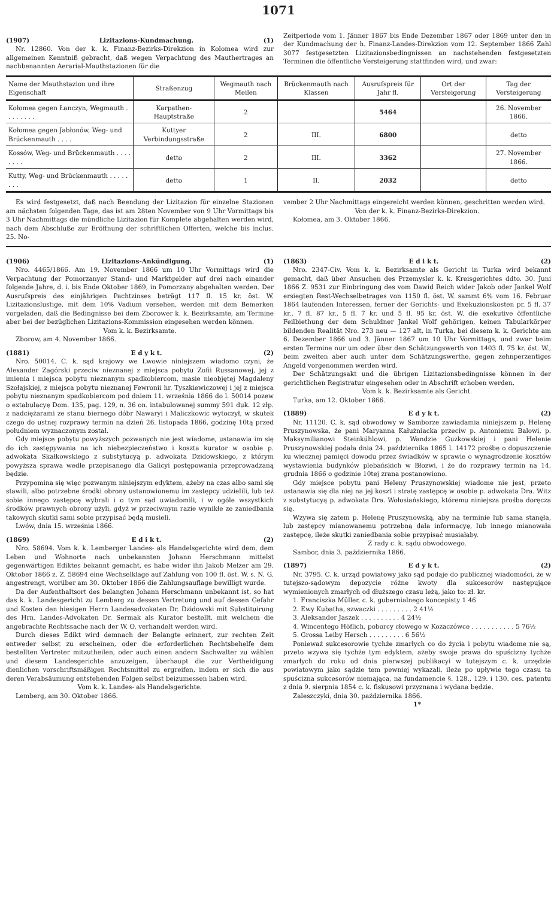1071
(1907) Lizitazions-Kundmachung. (1)
Nr. 12860. Von der k. k. Finanz-Bezirks-Direkzion in Kolomea wird zur allgemeinen Kenntniß gebracht, daß wegen Verpachtung des Mauthertrages an nachbenannten Aerarial-Mauthstazionen für die
Zeitperiode vom 1. Jänner 1867 bis Ende Dezember 1867 oder 1869 unter den in der Kundmachung der h. Finanz-Landes-Direkzion vom 12. September 1866 Zahl 3077 festgesetzten Lizitazionsbedingnissen an nachstehenden festgesetzten Terminen die öffentliche Versteigerung stattfinden wird, und zwar:
| Name der Mauthstazion und ihre Eigenschaft | Straßenzug | Wegmauth nach Meilen | Brückenmauth nach Klassen | Ausrufspreis für Jahr fl. | Ort der Versteigerung | Tag der Versteigerung |
| --- | --- | --- | --- | --- | --- | --- |
| Kołomea gegen Łanczyn, Wegmauth . . . . . . . . | Karpathen-Hauptstraße | 2 | | 5464 | | 26. November 1866. |
| Kołomea gegen Jabłonów, Weg- und Brückenmauth . . . . | Kuttyer Verbindungsstraße | 2 | III. | 6800 | | detto |
| Kossów, Weg- und Brückenmauth . . . . . . . . | detto | 2 | III. | 3362 | | 27. November 1866. |
| Kutty, Weg- und Brückenmauth . . . . . . . . | detto | 1 | II. | 2032 | | detto |
Es wird festgesetzt, daß nach Beendung der Lizitazion für einzelne Stazionen am nächsten folgenden Tage, das ist am 28ten November von 9 Uhr Vormittags bis 3 Uhr Nachmittags die mündliche Lizitazion für Komplete abgehalten werden wird, nach dem Abschluße zur Eröffnung der schriftlichen Offerten, welche bis inclus. 25. No-
vember 2 Uhr Nachmittags eingereicht werden können, geschritten werden wird.
Von der k. k. Finanz-Bezirks-Direkzion.
Kołomea, am 3. Oktober 1866.
(1906) Lizitazions-Ankündigung. (1)
Nro. 4465/1866. Am 19. November 1866 um 10 Uhr Vormittags wird die Verpachtung der Pomorzanyer Stand- und Marktgelder auf drei nach einander folgende Jahre, d. i. bis Ende Oktober 1869, in Pomorzany abgehalten werden. Der Ausrufspreis des einjährigen Pachtzinses beträgt 117 fl. 15 kr. öst. W. Lizitazionslustige, mit dem 10% Vadium versehen, werden mit dem Bemerken vorgeladen, daß die Bedingnisse bei dem Zborower k. k. Bezirksamte, am Termine aber bei der bezüglichen Lizitazions-Kommission eingesehen werden können.
Vom k. k. Bezirksamte.
Zborow, am 4. November 1866.
(1881) E d y k t. (2)
Nro. 50014. C. k. sąd krajowy we Lwowie niniejszem wiadomo czyni, że Alexander Zagórski przeciw nieznanej z miejsca pobytu Zofii Russanowej, jej z imienia i miejsca pobytu nieznanym spadkobiercom, masie nieobjętej Magdaleny Szołajskiej, z miejsca pobytu nieznanej Fewronii hr. Tyszkiewiczowej i jej z miejsca pobytu nieznanym spadkobiercom pod dniem 11. września 1866 do l. 50014 pozew o extabulacyę Dom. 135, pag. 129, n. 36 on. intabulowanej summy 591 duk. 12 złp. z nadciężarami ze stanu biernego dóbr Nawaryi i Maliczkowic wytoczył, w skutek czego do ustnej rozprawy termin na dzień 26. listopada 1866, godzinę 10tą przed południem wyznaczonym został.
Gdy miejsce pobytu powyższych pozwanych nie jest wiadome, ustanawia im się do ich zastępywania na ich niebezpieczeństwo i koszta kurator w osobie p. adwokata Skałkowskiego z substytucyą p. adwokata Dzidowskiego, z którym powyższa sprawa wedle przepisanego dla Galicyi postępowania przeprowadzaną będzie.
Przypomina się więc pozwanym niniejszym edyktem, ażeby na czas albo sami się stawili, albo potrzebne środki obrony ustanowionemu im zastępcy udzielili, lub też sobie innego zastępcę wybrali i o tym sąd uwiadomili, i w ogóle wszystkich środków prawnych obrony użyli, gdyż w przeciwnym razie wynikłe ze zaniedbania takowych skutki sami sobie przypisać będą musieli.
Lwów, dnia 15. września 1866.
(1869) E d i k t. (2)
Nro. 58694. Vom k. k. Lemberger Landes- als Handelsgerichte wird dem, dem Leben und Wohnorte nach unbekannten Johann Herschmann mittelst gegenwärtigen Ediktes bekannt gemacht, es habe wider ihn Jakob Melzer am 29. Oktober 1866 z. Z. 58694 eine Wechselklage auf Zahlung von 100 fl. öst. W. s. N. G. angestrengt, worüber am 30. Oktober 1866 die Zahlungsauflage bewilligt wurde.
Da der Aufenthaltsort des belangten Johann Herschmann unbekannt ist, so hat das k. k. Landesgericht zu Lemberg zu dessen Vertretung und auf dessen Gefahr und Kosten den hiesigen Herrn Landesadvokaten Dr. Dzidowski mit Substituirung des Hrn. Landes-Advokaten Dr. Sermak als Kurator bestellt, mit welchem die angebrachte Rechtssache nach der W. O. verhandelt werden wird.
Durch dieses Edikt wird demnach der Belangte erinnert, zur rechten Zeit entweder selbst zu erscheinen, oder die erforderlichen Rechtsbehelfe dem bestellten Vertreter mitzutheilen, oder auch einen andern Sachwalter zu wählen und diesem Landesgerichte anzuzeigen, überhaupt die zur Vertheidigung dienlichen vorschriftsmäßigen Rechtsmittel zu ergreifen, indem er sich die aus deren Verabsäumung entstehenden Folgen selbst beizumessen haben wird.
Vom k. k. Landes- als Handelsgerichte.
Lemberg, am 30. Oktober 1866.
(1863) E d i k t. (2)
Nro. 2347-Civ. Vom k. k. Bezirksamte als Gericht in Turka wird bekannt gemacht, daß über Ansuchen des Przemysler k. k. Kreisgerichtes ddto. 30. Juni 1866 Z. 9531 zur Einbringung des vom Dawid Reich wider Jakob oder Jankel Wolf ersiegten Rest-Wechselbetrages von 1150 fl. öst. W. sammt 6% vom 16. Februar 1864 laufenden Interessen, ferner der Gerichts- und Exekuzionskosten pr. 5 fl. 37 kr., 7 fl. 87 kr., 5 fl. 7 kr. und 5 fl. 95 kr. öst. W. die exekutive öffentliche Feilbiethung der dem Schuldner Jankel Wolf gehörigen, keinen Tabularkörper bildenden Realität Nro. 273 neu — 127 alt, in Turka, bei diesem k. k. Gerichte am 6. Dezember 1866 und 3. Jänner 1867 um 10 Uhr Vormittags, und zwar beim ersten Termine nur um oder über den Schätzungswerth von 1403 fl. 75 kr. öst. W., beim zweiten aber auch unter dem Schätzungswerthe, gegen zehnperzentiges Angeld vorgenommen werden wird.
Der Schätzungsakt und die übrigen Lizitazionsbedingnisse können in der gerichtlichen Registratur eingesehen oder in Abschrift erhoben werden.
Vom k. k. Bezirksamte als Gericht.
Turka, am 12. Oktober 1866.
(1889) E d y k t. (2)
Nr. 11120. C. k. sąd obwodowy w Samborze zawiadamia niniejszem p. Helenę Pruszynowska, że pani Maryanna Kałużniacka przeciw p. Antoniemu Balowi, p. Maksymilianowi Steinkühlowi, p. Wandzie Guzkowskiej i pani Helenie Pruszynowskiej podała dnia 24. października 1865 l. 14172 prośbę o dopuszczenie ku wiecznej pamięci dowodu przez świadków w sprawie o wynagrodzenie kosztów wystawienia budynków plebańskich w Błozwi, i że do rozprawy termin na 14. grudnia 1866 o godzinie 10tej zrana postanowiono.
Gdy miejsce pobytu pani Heleny Pruszynowskiej wiadome nie jest, przeto ustanawia się dla niej na jej koszt i stratę zastępcę w osobie p. adwokata Dra. Witz z substytucyą p. adwokata Dra. Wołosiańskiego, któremu niniejsza prośba doręcza się.
Wzywa się zatem p. Helenę Pruszynowską, aby na terminie lub sama stanęła, lub zastępcy mianowanemu potrzebną dała informacyę, lub innego mianowała zastępcę, ileże skutki zaniedbania sobie przypisać musiałaby.
Z rady c. k. sądu obwodowego.
Sambor, dnia 3. października 1866.
(1897) E d y k t. (2)
Nr. 3795. C. k. urząd powiatowy jako sąd podaje do publicznej wiadomości, że w tutejszo-sądowym depozycie różne kwoty dla sukcesorów następujące wymienionych zmarłych od dłuższego czasu leżą, jako to: zł. kr.
1. Franciszka Müller, c. k. gubernialnego koncepisty 1 46
2. Ewy Kubatha, szwaczki . . . . . . . . . 2 41½
3. Aleksander Jaszek . . . . . . . . . . 4 24½
4. Wincentego Höflich, poborcy cłowego w Kozaczówce . . . . . . . . . . . 5 76½
5. Grossa Leiby Hersch . . . . . . . . . 6 56½
Ponieważ sukcesorowie tychże zmarłych co do życia i pobytu wiadome nie są, przeto wzywa się tychże tym edyktem, ażeby swoje prawa do spuścizny tychże zmarłych do roku od dnia pierwszej publikacyi w tutejszym c. k. urzędzie powiatowym jako sądzie tem pewniej wykazali, ileże po upływie tego czasu ta spuścizna sukcesorów niemająca, na fundamencie §. 128., 129. i 130. ces. patentu z dnia 9. sierpnia 1854 c. k. fiskusowi przyznana i wydana będzie.
Zaleszczyki, dnia 30. października 1866.
1*